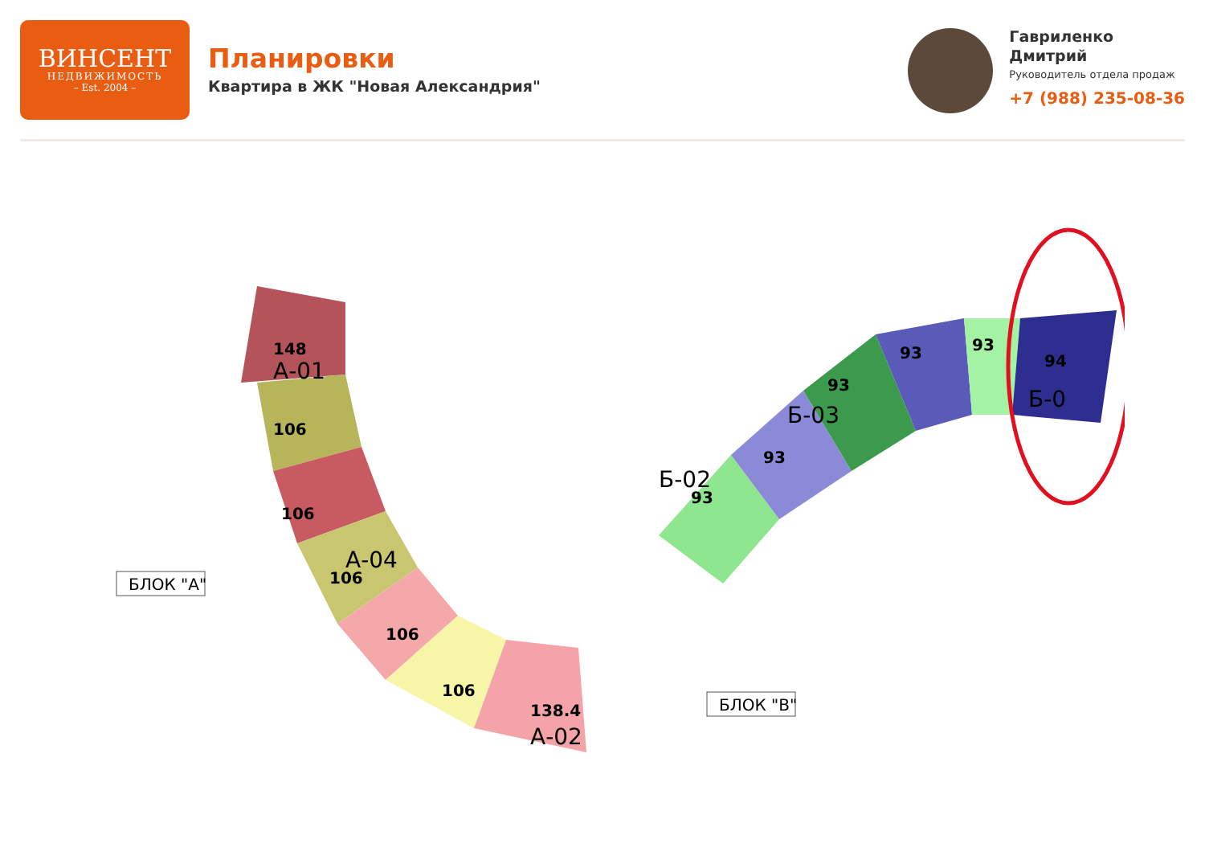ВИНСЕНТ
НЕДВИЖИМОСТЬ
– Est. 2004 –
Планировки
Квартира в ЖК "Новая Александрия"
Гавриленко
Дмитрий
Руководитель отдела продаж
+7 (988) 235-08-36
148
А-01
106
106
106
106
106
138.4
А-02
А-04
93
93
93
93
93
94
Б-02
Б-03
Б-0
БЛОК "А"
БЛОК "В"